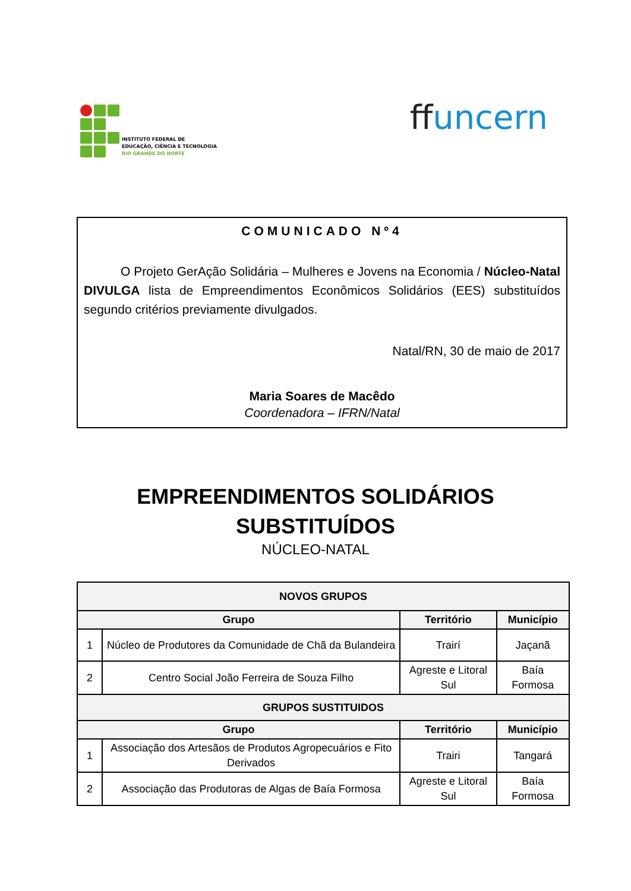INSTITUTO FEDERAL DE
EDUCAÇÃO, CIÊNCIA E TECNOLOGIA
RIO GRANDE DO NORTE
ffuncern
COMUNICADO Nº4
O Projeto GerAção Solidária – Mulheres e Jovens na Economia / Núcleo-Natal DIVULGA lista de Empreendimentos Econômicos Solidários (EES) substituídos segundo critérios previamente divulgados.
Natal/RN, 30 de maio de 2017
Maria Soares de Macêdo
Coordenadora – IFRN/Natal
EMPREENDIMENTOS SOLIDÁRIOS
SUBSTITUÍDOS
NÚCLEO-NATAL
| NOVOS GRUPOS | | | |
| --- | --- | --- | --- |
| Grupo | | Território | Município |
| 1 | Núcleo de Produtores da Comunidade de Chã da Bulandeira | Trairí | Jaçanã |
| 2 | Centro Social João Ferreira de Souza Filho | Agreste e Litoral Sul | Baía Formosa |
| GRUPOS SUSTITUIDOS | | | |
| Grupo | | Território | Município |
| 1 | Associação dos Artesãos de Produtos Agropecuários e Fito Derivados | Trairi | Tangará |
| 2 | Associação das Produtoras de Algas de Baía Formosa | Agreste e Litoral Sul | Baía Formosa |